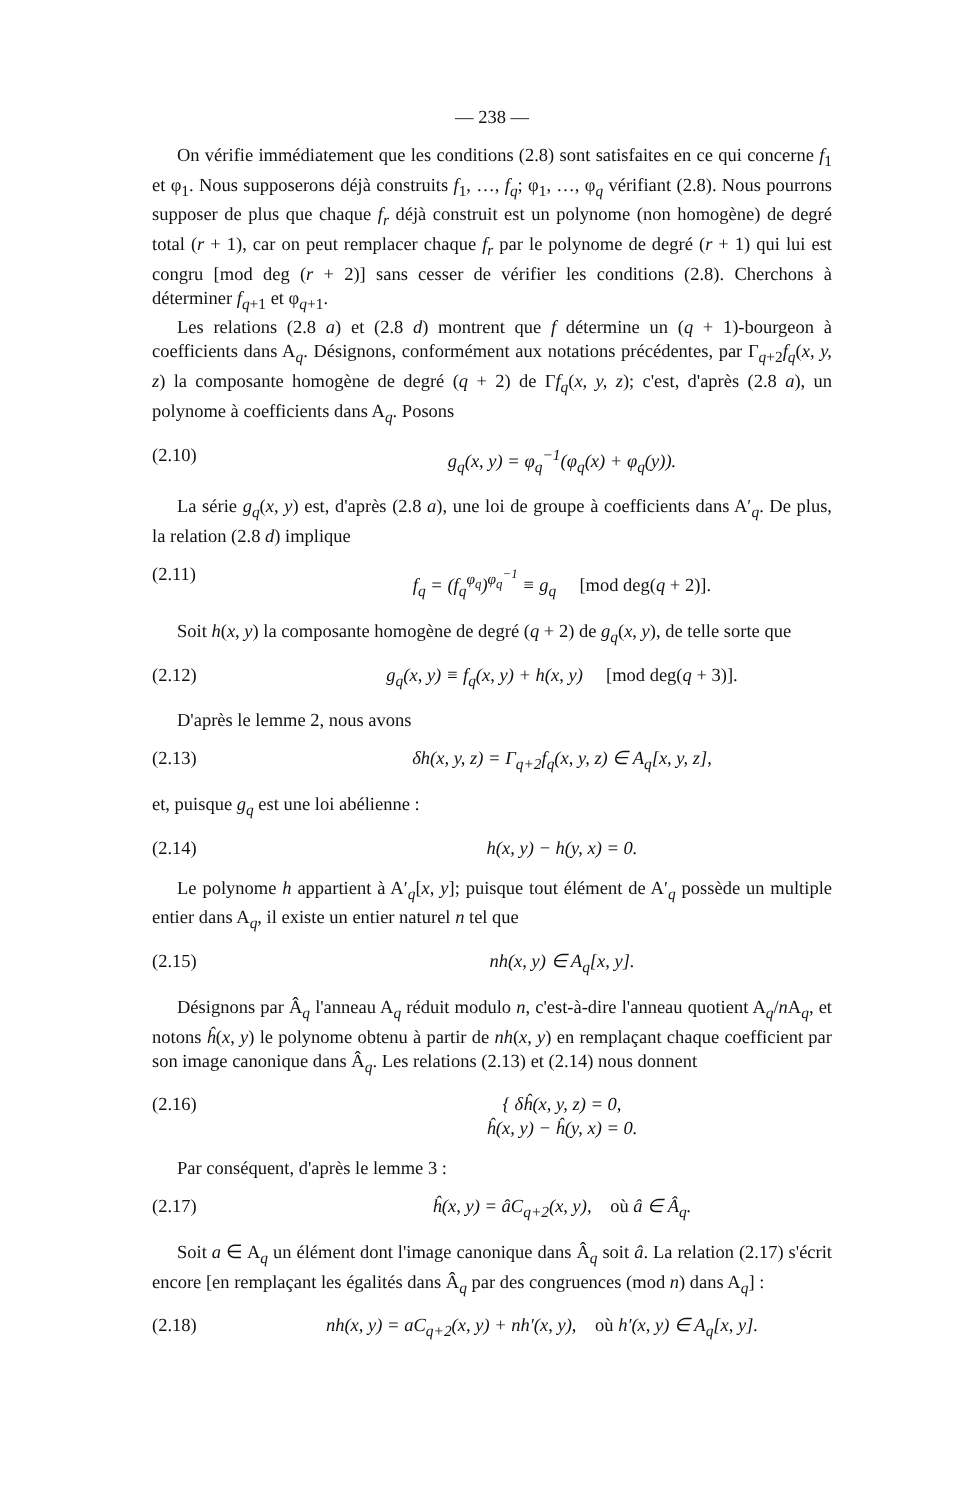— 238 —
On vérifie immédiatement que les conditions (2.8) sont satisfaites en ce qui concerne f<sub>1</sub> et φ<sub>1</sub>. Nous supposerons déjà construits f<sub>1</sub>, …, f<sub>q</sub>; φ<sub>1</sub>, …, φ<sub>q</sub> vérifiant (2.8). Nous pourrons supposer de plus que chaque f<sub>r</sub> déjà construit est un polynome (non homogène) de degré total (r + 1), car on peut remplacer chaque f<sub>r</sub> par le polynome de degré (r + 1) qui lui est congru [mod deg (r + 2)] sans cesser de vérifier les conditions (2.8). Cherchons à déterminer f<sub>q+1</sub> et φ<sub>q+1</sub>.
Les relations (2.8 a) et (2.8 d) montrent que f détermine un (q + 1)-bourgeon à coefficients dans A<sub>q</sub>. Désignons, conformément aux notations précédentes, par Γ<sub>q+2</sub>f<sub>q</sub>(x, y, z) la composante homogène de degré (q + 2) de Γf<sub>q</sub>(x, y, z); c'est, d'après (2.8 a), un polynome à coefficients dans A<sub>q</sub>. Posons
(2.10) g<sub>q</sub>(x, y) = φ<sub>q</sub><sup>−1</sup>(φ<sub>q</sub>(x) + φ<sub>q</sub>(y)).
La série g<sub>q</sub>(x, y) est, d'après (2.8 a), une loi de groupe à coefficients dans A′<sub>q</sub>. De plus, la relation (2.8 d) implique
(2.11) f<sub>q</sub> = (f<sub>q</sub><sup>φ<sub>q</sub></sup>)<sup>φ<sub>q</sub><sup>−1</sup></sup> ≡ g<sub>q</sub> [mod deg(q + 2)].
Soit h(x, y) la composante homogène de degré (q + 2) de g<sub>q</sub>(x, y), de telle sorte que
(2.12) g<sub>q</sub>(x, y) ≡ f<sub>q</sub>(x, y) + h(x, y) [mod deg(q + 3)].
D'après le lemme 2, nous avons
(2.13) δh(x, y, z) = Γ<sub>q+2</sub>f<sub>q</sub>(x, y, z) ∈ A<sub>q</sub>[x, y, z],
et, puisque g<sub>q</sub> est une loi abélienne :
(2.14) h(x, y) − h(y, x) = 0.
Le polynome h appartient à A′<sub>q</sub>[x, y]; puisque tout élément de A′<sub>q</sub> possède un multiple entier dans A<sub>q</sub>, il existe un entier naturel n tel que
(2.15) nh(x, y) ∈ A<sub>q</sub>[x, y].
Désignons par Â<sub>q</sub> l'anneau A<sub>q</sub> réduit modulo n, c'est-à-dire l'anneau quotient A<sub>q</sub>/n A<sub>q</sub>, et notons ĥ(x, y) le polynome obtenu à partir de nh(x, y) en remplaçant chaque coefficient par son image canonique dans Â<sub>q</sub>. Les relations (2.13) et (2.14) nous donnent
(2.16) { δĥ(x, y, z) = 0,
ĥ(x, y) − ĥ(y, x) = 0.
Par conséquent, d'après le lemme 3 :
(2.17) ĥ(x, y) = âC<sub>q+2</sub>(x, y), où â ∈ Â<sub>q</sub>.
Soit a ∈ A<sub>q</sub> un élément dont l'image canonique dans Â<sub>q</sub> soit â. La relation (2.17) s'écrit encore [en remplaçant les égalités dans Â<sub>q</sub> par des congruences (mod n) dans A<sub>q</sub>] :
(2.18) nh(x, y) = aC<sub>q+2</sub>(x, y) + nh′(x, y), où h′(x, y) ∈ A<sub>q</sub>[x, y].